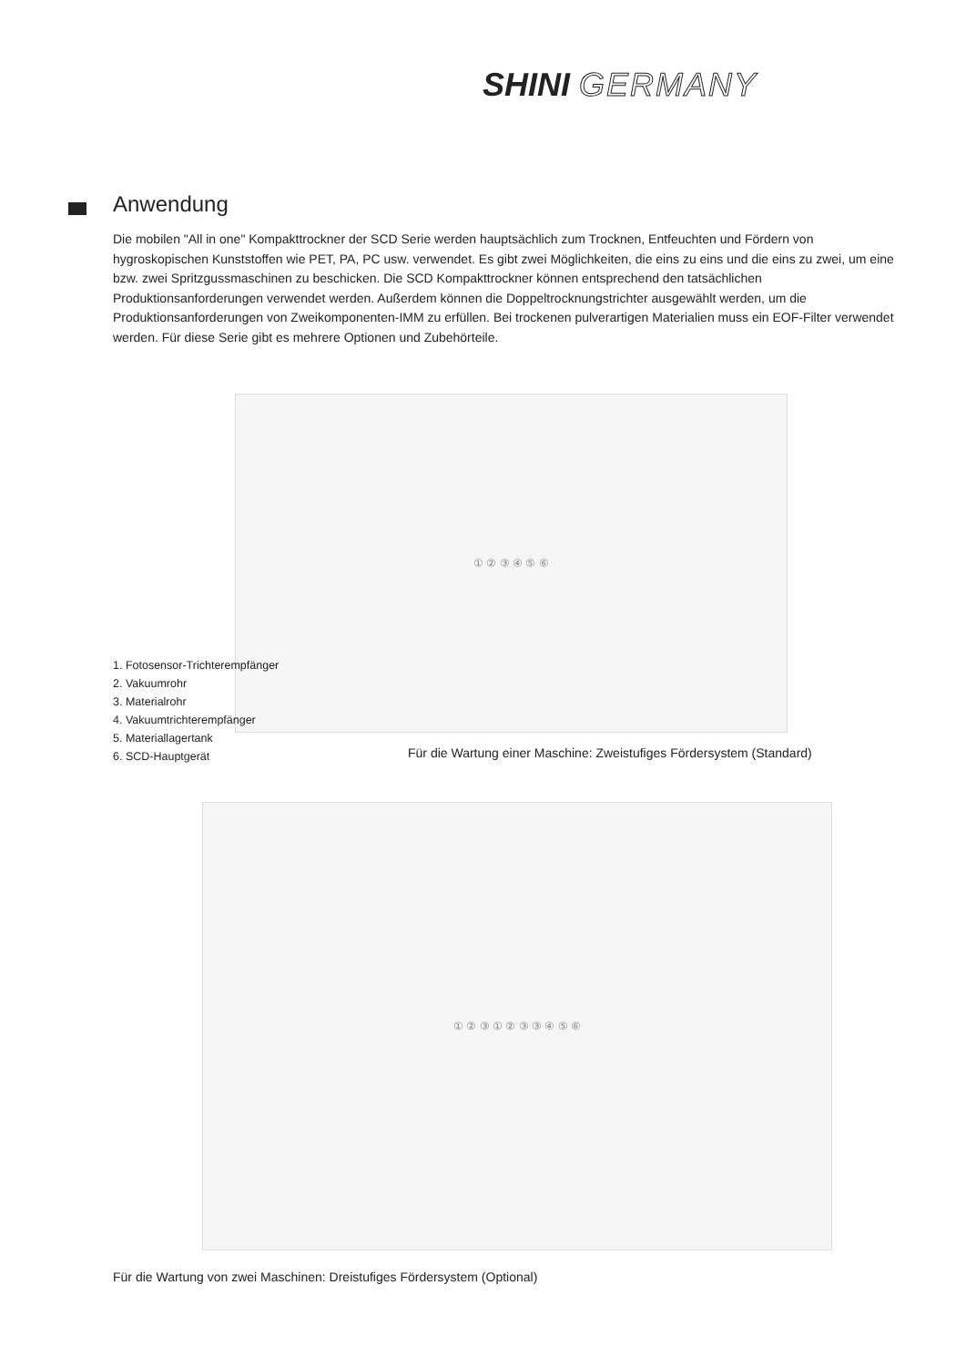SHINI GERMANY
Anwendung
Die mobilen "All in one" Kompakttrockner der SCD Serie werden hauptsächlich zum Trocknen, Entfeuchten und Fördern von hygroskopischen Kunststoffen wie PET, PA, PC usw. verwendet. Es gibt zwei Möglichkeiten, die eins zu eins und die eins zu zwei, um eine bzw. zwei Spritzgussmaschinen zu beschicken. Die SCD Kompakttrockner können entsprechend den tatsächlichen Produktionsanforderungen verwendet werden. Außerdem können die Doppeltrocknungstrichter ausgewählt werden, um die Produktionsanforderungen von Zweikomponenten-IMM zu erfüllen. Bei trockenen pulverartigen Materialien muss ein EOF-Filter verwendet werden. Für diese Serie gibt es mehrere Optionen und Zubehörteile.
① ② ③ ④ ⑤ ⑥
1. Fotosensor-Trichterempfänger
2. Vakuumrohr
3. Materialrohr
4. Vakuumtrichterempfänger
5. Materiallagertank
6. SCD-Hauptgerät
Für die Wartung einer Maschine: Zweistufiges Fördersystem (Standard)
① ② ③ ① ② ③ ③ ④ ⑤ ⑥
Für die Wartung von zwei Maschinen: Dreistufiges Fördersystem (Optional)